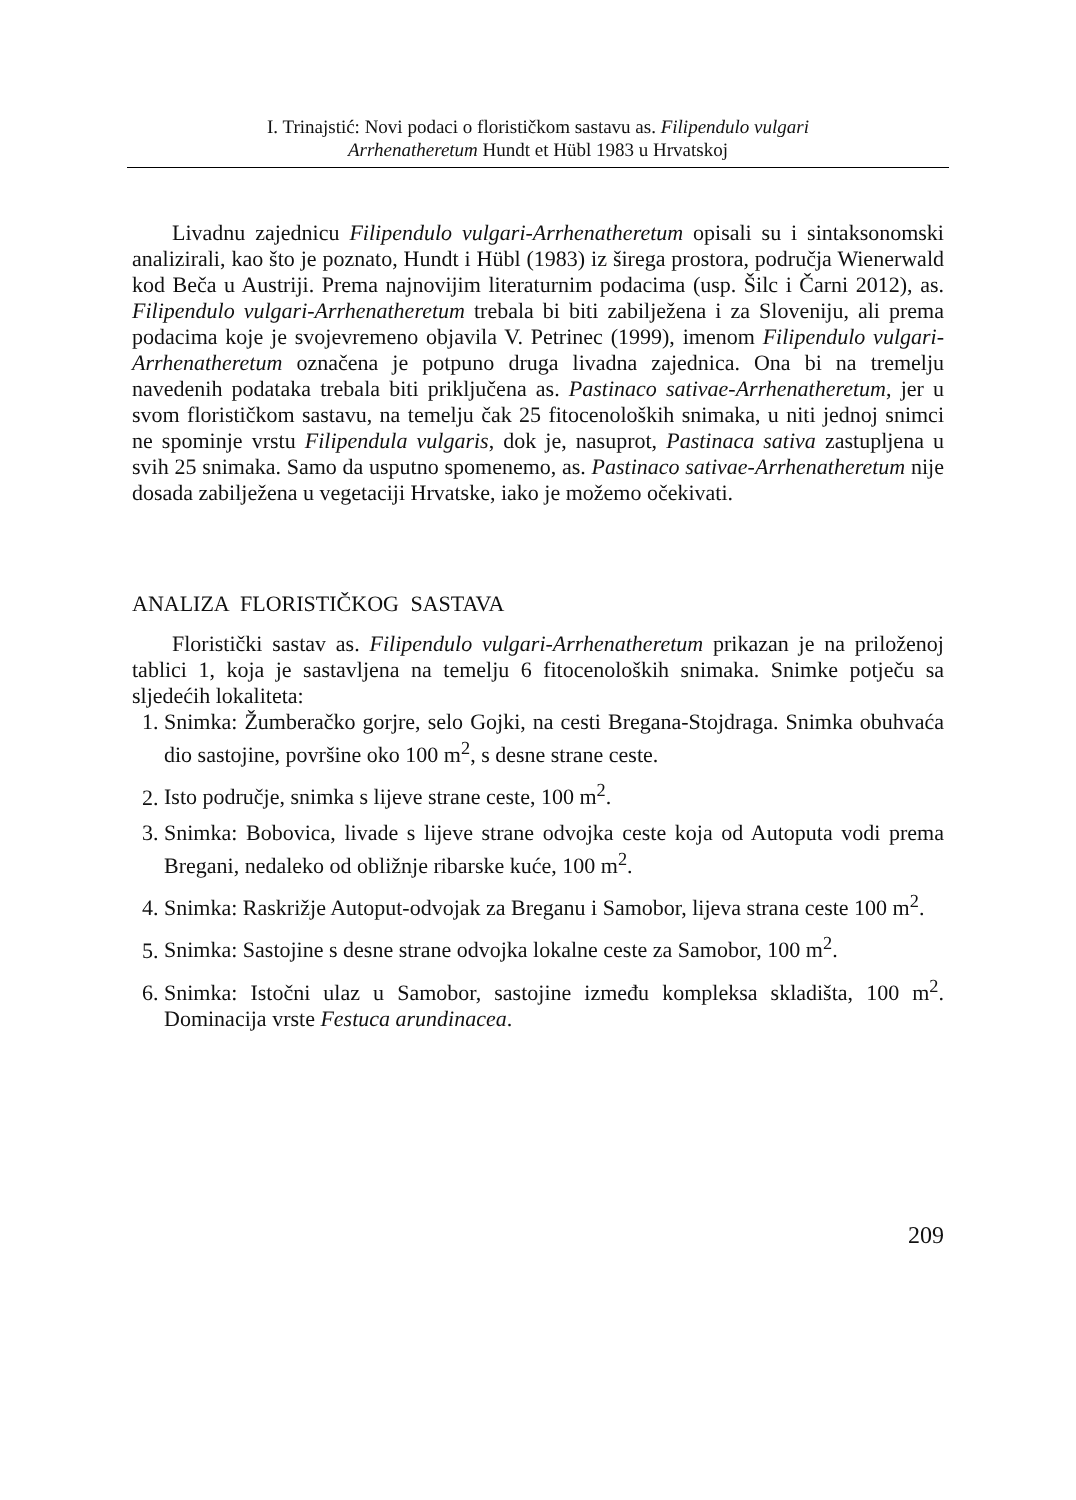I. Trinajstić: Novi podaci o florističkom sastavu as. Filipendulo vulgari
Arrhenatheretum Hundt et Hübl 1983 u Hrvatskoj
Livadnu zajednicu Filipendulo vulgari-Arrhenatheretum opisali su i sintaksonomski analizirali, kao što je poznato, Hundt i Hübl (1983) iz širega prostora, područja Wienerwald kod Beča u Austriji. Prema najnovijim literaturnim podacima (usp. Šilc i Čarni 2012), as. Filipendulo vulgari-Arrhenatheretum trebala bi biti zabilježena i za Sloveniju, ali prema podacima koje je svojevremeno objavila V. Petrinec (1999), imenom Filipendulo vulgari-Arrhenatheretum označena je potpuno druga livadna zajednica. Ona bi na tremelju navedenih podataka trebala biti priključena as. Pastinaco sativae-Arrhenatheretum, jer u svom florističkom sastavu, na temelju čak 25 fitocenoloških snimaka, u niti jednoj snimci ne spominje vrstu Filipendula vulgaris, dok je, nasuprot, Pastinaca sativa zastupljena u svih 25 snimaka. Samo da usputno spomenemo, as. Pastinaco sativae-Arrhenatheretum nije dosada zabilježena u vegetaciji Hrvatske, iako je možemo očekivati.
ANALIZA FLORISTIČKOG SASTAVA
Floristički sastav as. Filipendulo vulgari-Arrhenatheretum prikazan je na priloženoj tablici 1, koja je sastavljena na temelju 6 fitocenoloških snimaka. Snimke potječu sa sljedećih lokaliteta:
1. Snimka: Žumberačko gorjre, selo Gojki, na cesti Bregana-Stojdraga. Snimka obuhvaća dio sastojine, površine oko 100 m<sup>2</sup>, s desne strane ceste.
2. Isto područje, snimka s lijeve strane ceste, 100 m<sup>2</sup>.
3. Snimka: Bobovica, livade s lijeve strane odvojka ceste koja od Autoputa vodi prema Bregani, nedaleko od obližnje ribarske kuće, 100 m<sup>2</sup>.
4. Snimka: Raskrižje Autoput-odvojak za Breganu i Samobor, lijeva strana ceste 100 m<sup>2</sup>.
5. Snimka: Sastojine s desne strane odvojka lokalne ceste za Samobor, 100 m<sup>2</sup>.
6. Snimka: Istočni ulaz u Samobor, sastojine između kompleksa skladišta, 100 m<sup>2</sup>. Dominacija vrste Festuca arundinacea.
209